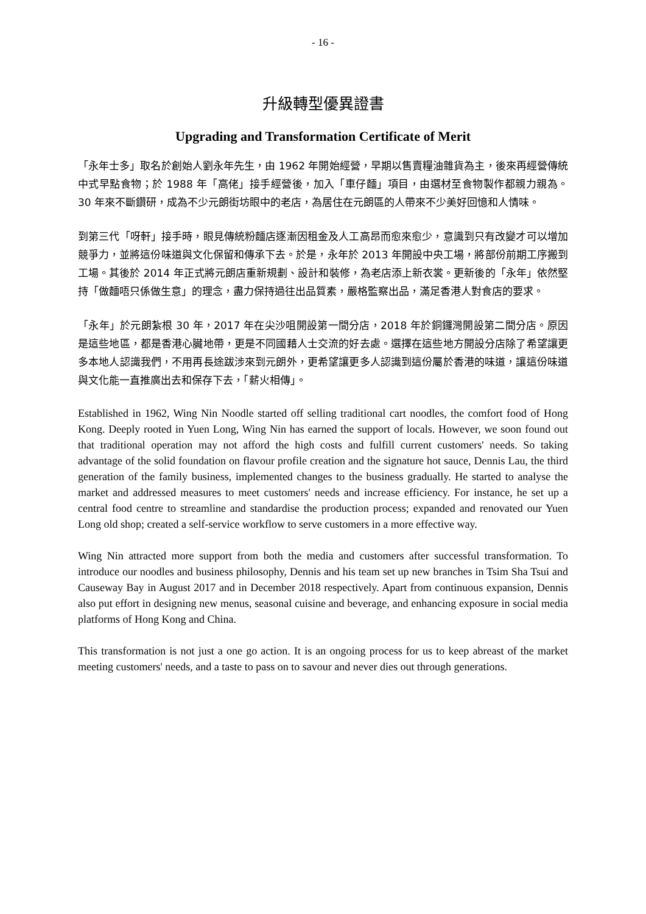- 16 -
升級轉型優異證書
Upgrading and Transformation Certificate of Merit
「永年士多」取名於創始人劉永年先生，由 1962 年開始經營，早期以售賣糧油雜貨為主，後來再經營傳統中式早點食物；於 1988 年「高佬」接手經營後，加入「車仔麵」項目，由選材至食物製作都親力親為。30 年來不斷鑽研，成為不少元朗街坊眼中的老店，為居住在元朗區的人帶來不少美好回憶和人情味。
到第三代「呀軒」接手時，眼見傳統粉麵店逐漸因租金及人工高昂而愈來愈少，意識到只有改變才可以增加競爭力，並將這份味道與文化保留和傳承下去。於是，永年於 2013 年開設中央工場，將部份前期工序搬到工場。其後於 2014 年正式將元朗店重新規劃、設計和裝修，為老店添上新衣裳。更新後的「永年」依然堅持「做麵唔只係做生意」的理念，盡力保持過往出品質素，嚴格監察出品，滿足香港人對食店的要求。
「永年」於元朗紮根 30 年，2017 年在尖沙咀開設第一間分店，2018 年於銅鑼灣開設第二間分店。原因是這些地區，都是香港心臟地帶，更是不同國藉人士交流的好去處。選擇在這些地方開設分店除了希望讓更多本地人認識我們，不用再長途跋涉來到元朗外，更希望讓更多人認識到這份屬於香港的味道，讓這份味道與文化能一直推廣出去和保存下去，「薪火相傳」。
Established in 1962, Wing Nin Noodle started off selling traditional cart noodles, the comfort food of Hong Kong. Deeply rooted in Yuen Long, Wing Nin has earned the support of locals. However, we soon found out that traditional operation may not afford the high costs and fulfill current customers' needs. So taking advantage of the solid foundation on flavour profile creation and the signature hot sauce, Dennis Lau, the third generation of the family business, implemented changes to the business gradually. He started to analyse the market and addressed measures to meet customers' needs and increase efficiency. For instance, he set up a central food centre to streamline and standardise the production process; expanded and renovated our Yuen Long old shop; created a self-service workflow to serve customers in a more effective way.
Wing Nin attracted more support from both the media and customers after successful transformation. To introduce our noodles and business philosophy, Dennis and his team set up new branches in Tsim Sha Tsui and Causeway Bay in August 2017 and in December 2018 respectively. Apart from continuous expansion, Dennis also put effort in designing new menus, seasonal cuisine and beverage, and enhancing exposure in social media platforms of Hong Kong and China.
This transformation is not just a one go action. It is an ongoing process for us to keep abreast of the market meeting customers' needs, and a taste to pass on to savour and never dies out through generations.